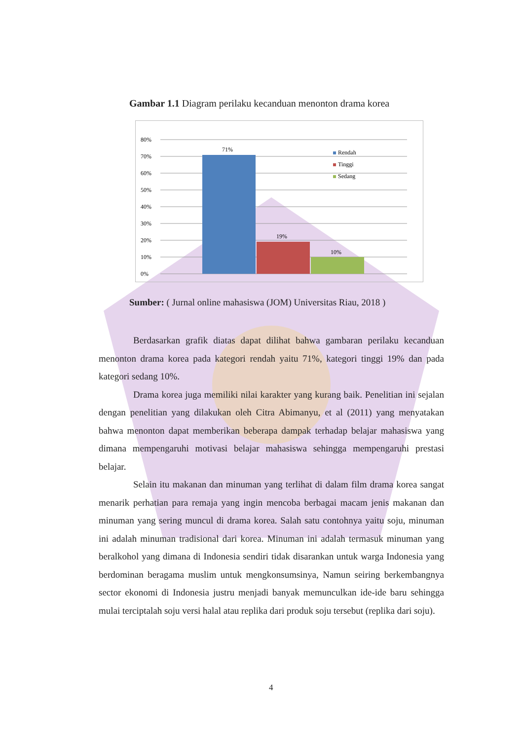Gambar 1.1 Diagram perilaku kecanduan menonton drama korea
80%
70%
60%
50%
40%
30%
20%
10%
0%
71%
19%
10%
Rendah
Tinggi
Sedang
Sumber: ( Jurnal online mahasiswa (JOM) Universitas Riau, 2018 )
Berdasarkan grafik diatas dapat dilihat bahwa gambaran perilaku kecanduan menonton drama korea pada kategori rendah yaitu 71%, kategori tinggi 19% dan pada kategori sedang 10%.
Drama korea juga memiliki nilai karakter yang kurang baik. Penelitian ini sejalan dengan penelitian yang dilakukan oleh Citra Abimanyu, et al (2011) yang menyatakan bahwa menonton dapat memberikan beberapa dampak terhadap belajar mahasiswa yang dimana mempengaruhi motivasi belajar mahasiswa sehingga mempengaruhi prestasi belajar.
Selain itu makanan dan minuman yang terlihat di dalam film drama korea sangat menarik perhatian para remaja yang ingin mencoba berbagai macam jenis makanan dan minuman yang sering muncul di drama korea. Salah satu contohnya yaitu soju, minuman ini adalah minuman tradisional dari korea. Minuman ini adalah termasuk minuman yang beralkohol yang dimana di Indonesia sendiri tidak disarankan untuk warga Indonesia yang berdominan beragama muslim untuk mengkonsumsinya, Namun seiring berkembangnya sector ekonomi di Indonesia justru menjadi banyak memunculkan ide-ide baru sehingga mulai terciptalah soju versi halal atau replika dari produk soju tersebut (replika dari soju).
4